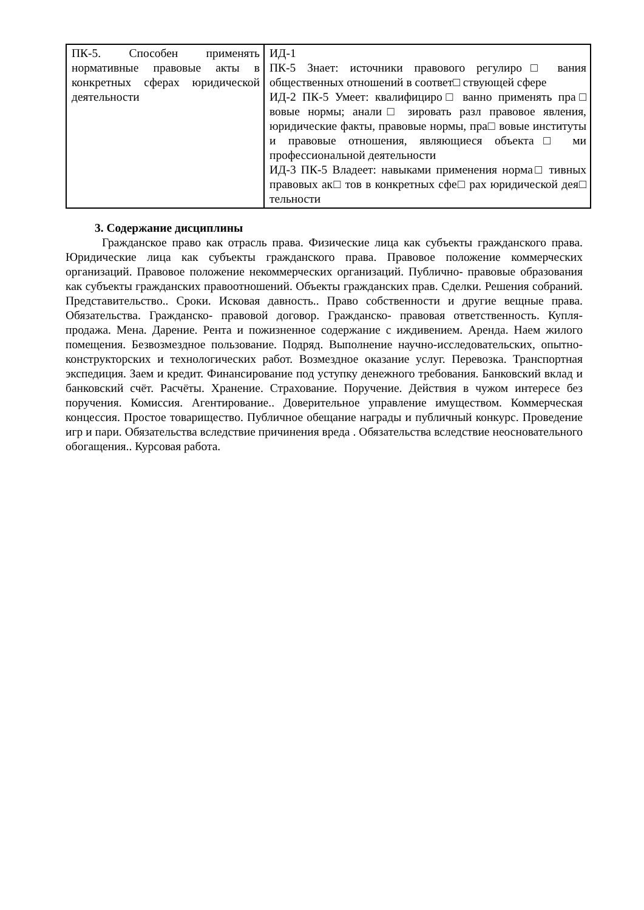| ПК-5. Способен применять нормативные правовые акты в конкретных сферах юридической деятельности | ИД-1 ПК-5 Знает: источники правового регулиро□ вания общественных отношений в соответ□ ствующей сфере ИД-2 ПК-5 Умеет: квалифициро□ ванно применять пра□ вовые нормы; анали□ зировать разл правовое явления, юридические факты, правовые нормы, пра□ вовые институты и правовые отношения, являющиеся объекта□ ми профессиональной деятельности ИД-3 ПК-5 Владеет: навыками применения норма□ тивных правовых ак□ тов в конкретных сфе□ рах юридической дея□ тельности |
3. Содержание дисциплины
Гражданское право как отрасль права. Физические лица как субъекты гражданского права. Юридические лица как субъекты гражданского права. Правовое положение коммерческих организаций. Правовое положение некоммерческих организаций. Публично- правовые образования как субъекты гражданских правоотношений. Объекты гражданских прав. Сделки. Решения собраний. Представительство.. Сроки. Исковая давность.. Право собственности и другие вещные права. Обязательства. Гражданско- правовой договор. Гражданско- правовая ответственность. Купля-продажа. Мена. Дарение. Рента и пожизненное содержание с иждивением. Аренда. Наем жилого помещения. Безвозмездное пользование. Подряд. Выполнение научно-исследовательских, опытно-конструкторских и технологических работ. Возмездное оказание услуг. Перевозка. Транспортная экспедиция. Заем и кредит. Финансирование под уступку денежного требования. Банковский вклад и банковский счёт. Расчёты. Хранение. Страхование. Поручение. Действия в чужом интересе без поручения. Комиссия. Агентирование.. Доверительное управление имуществом. Коммерческая концессия. Простое товарищество. Публичное обещание награды и публичный конкурс. Проведение игр и пари. Обязательства вследствие причинения вреда . Обязательства вследствие неосновательного обогащения.. Курсовая работа.